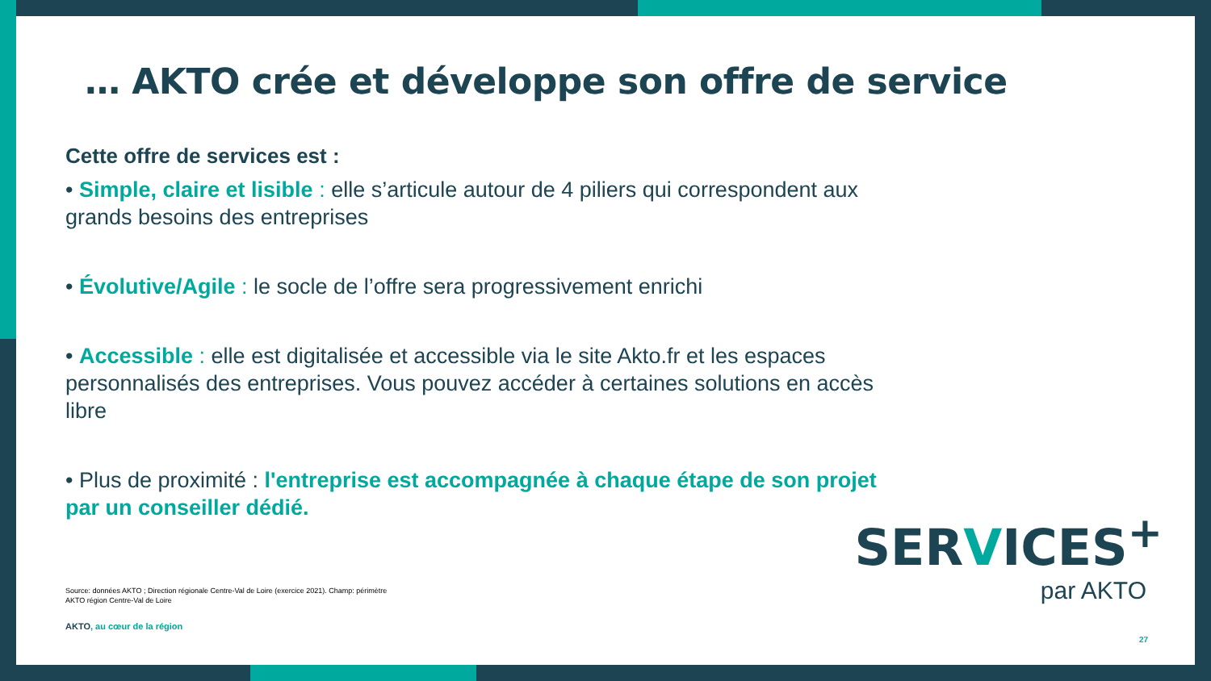… AKTO crée et développe son offre de service
Cette offre de services est :
• Simple, claire et lisible : elle s’articule autour de 4 piliers qui correspondent aux grands besoins des entreprises
• Évolutive/Agile : le socle de l’offre sera progressivement enrichi
• Accessible : elle est digitalisée et accessible via le site Akto.fr et les espaces personnalisés des entreprises. Vous pouvez accéder à certaines solutions en accès libre
• Plus de proximité : l'entreprise est accompagnée à chaque étape de son projet par un conseiller dédié.
Source: données AKTO ; Direction régionale Centre-Val de Loire (exercice 2021). Champ: périmètre AKTO région Centre-Val de Loire
AKTO, au cœur de la région
SERVICES<sup>+</sup>
par AKTO
27